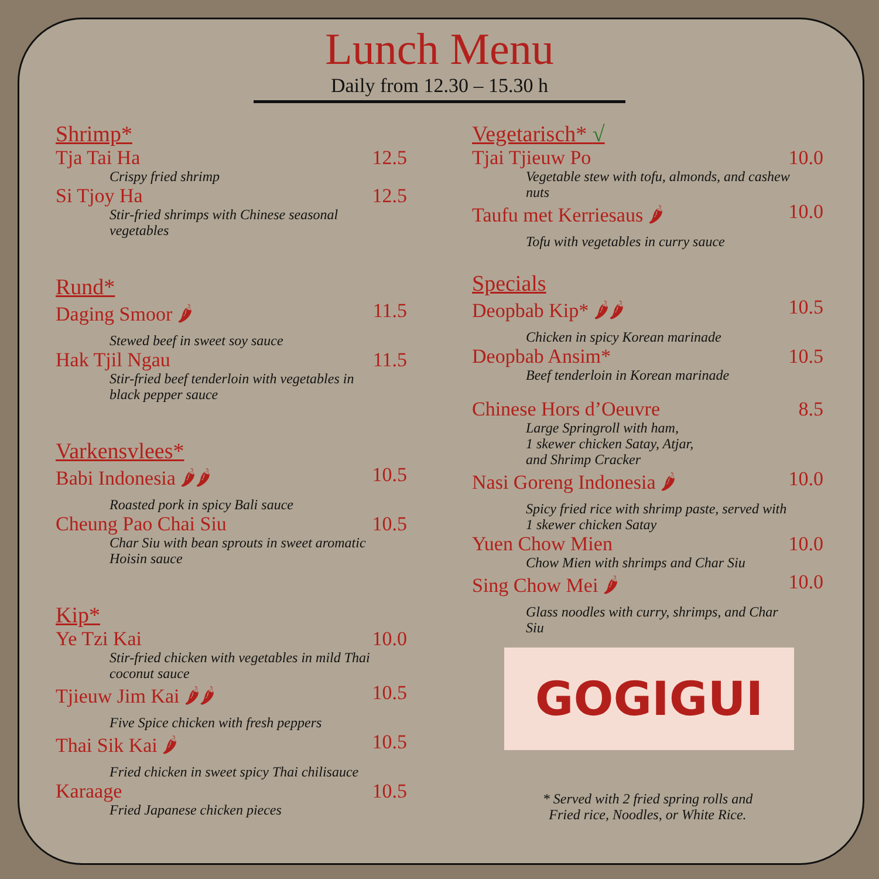Lunch Menu
Daily from 12.30 – 15.30 h
Shrimp*
Tja Tai Ha 12.5
Crispy fried shrimp
Si Tjoy Ha 12.5
Stir-fried shrimps with Chinese seasonal vegetables
Rund*
Daging Smoor 🌶 11.5
Stewed beef in sweet soy sauce
Hak Tjil Ngau 11.5
Stir-fried beef tenderloin with vegetables in black pepper sauce
Varkensvlees*
Babi Indonesia 🌶🌶 10.5
Roasted pork in spicy Bali sauce
Cheung Pao Chai Siu 10.5
Char Siu with bean sprouts in sweet aromatic Hoisin sauce
Kip*
Ye Tzi Kai 10.0
Stir-fried chicken with vegetables in mild Thai coconut sauce
Tjieuw Jim Kai 🌶🌶 10.5
Five Spice chicken with fresh peppers
Thai Sik Kai 🌶 10.5
Fried chicken in sweet spicy Thai chilisauce
Karaage 10.5
Fried Japanese chicken pieces
Vegetarisch* √
Tjai Tjieuw Po 10.0
Vegetable stew with tofu, almonds, and cashew nuts
Taufu met Kerriesaus 🌶 10.0
Tofu with vegetables in curry sauce
Specials
Deopbab Kip* 🌶🌶 10.5
Chicken in spicy Korean marinade
Deopbab Ansim* 10.5
Beef tenderloin in Korean marinade
Chinese Hors d’Oeuvre 8.5
Large Springroll with ham,
1 skewer chicken Satay, Atjar,
and Shrimp Cracker
Nasi Goreng Indonesia 🌶 10.0
Spicy fried rice with shrimp paste, served with 1 skewer chicken Satay
Yuen Chow Mien 10.0
Chow Mien with shrimps and Char Siu
Sing Chow Mei 🌶 10.0
Glass noodles with curry, shrimps, and Char Siu
GOGIGUI
* Served with 2 fried spring rolls and
Fried rice, Noodles, or White Rice.